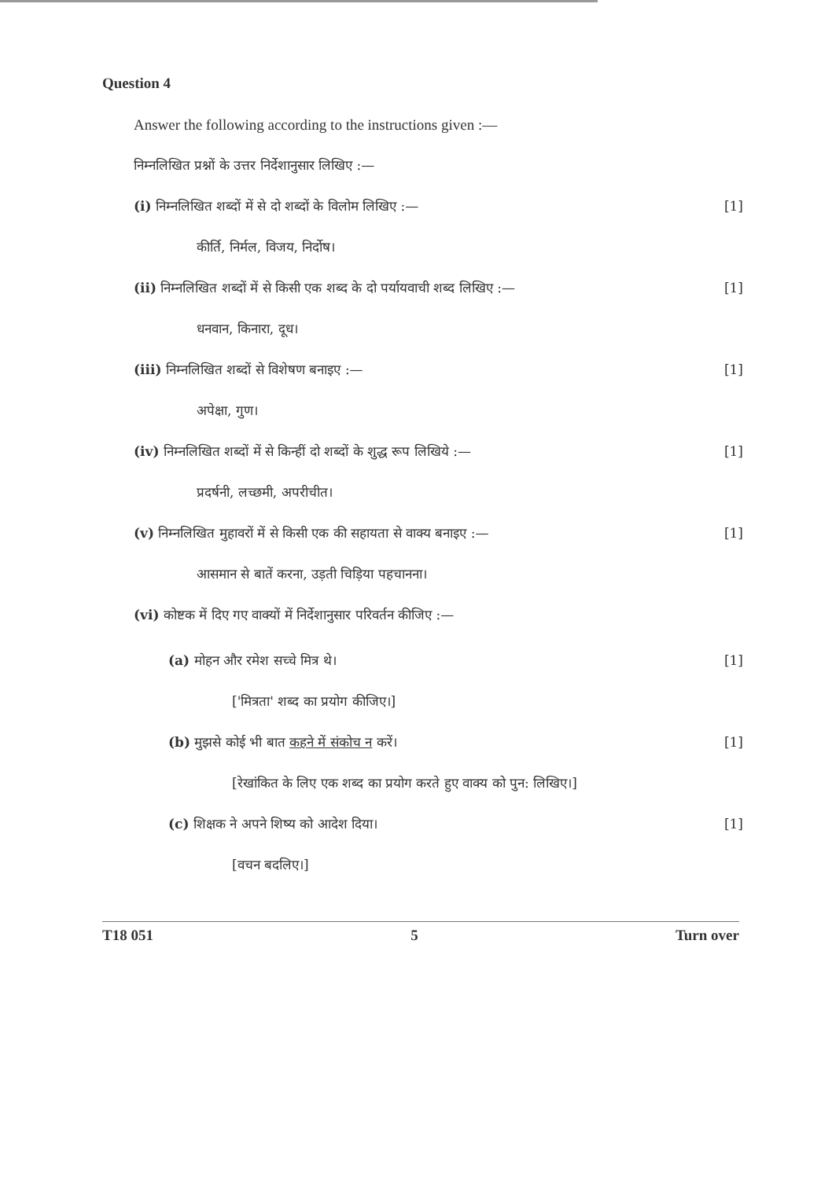Question 4
Answer the following according to the instructions given :—
निम्नलिखित प्रश्नों के उत्तर निर्देशानुसार लिखिए :—
(i) निम्नलिखित शब्दों में से दो शब्दों के विलोम लिखिए :— [1]
कीर्ति, निर्मल, विजय, निर्दोष।
(ii) निम्नलिखित शब्दों में से किसी एक शब्द के दो पर्यायवाची शब्द लिखिए :— [1]
धनवान, किनारा, दूध।
(iii) निम्नलिखित शब्दों से विशेषण बनाइए :— [1]
अपेक्षा, गुण।
(iv) निम्नलिखित शब्दों में से किन्हीं दो शब्दों के शुद्ध रूप लिखिये :— [1]
प्रदर्षनी, लच्छमी, अपरीचीत।
(v) निम्नलिखित मुहावरों में से किसी एक की सहायता से वाक्य बनाइए :— [1]
आसमान से बातें करना, उड़ती चिड़िया पहचानना।
(vi) कोष्टक में दिए गए वाक्यों में निर्देशानुसार परिवर्तन कीजिए :—
(a) मोहन और रमेश सच्चे मित्र थे। [1]
['मित्रता' शब्द का प्रयोग कीजिए।]
(b) मुझसे कोई भी बात कहने में संकोच न करें। [1]
[रेखांकित के लिए एक शब्द का प्रयोग करते हुए वाक्य को पुन: लिखिए।]
(c) शिक्षक ने अपने शिष्य को आदेश दिया। [1]
[वचन बदलिए।]
T18 051 5 Turn over